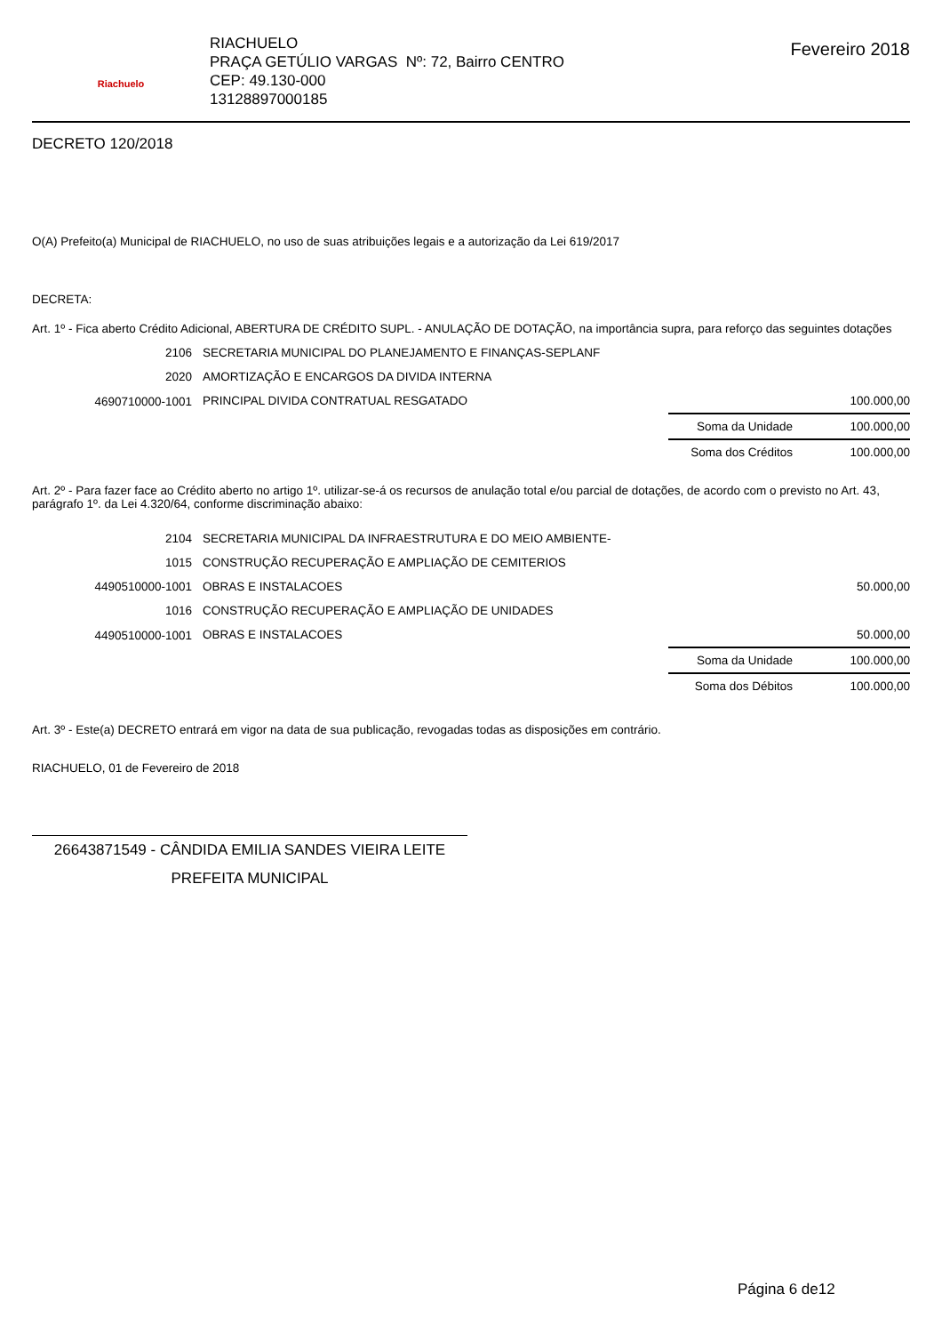Riachuelo
RIACHUELO
PRAÇA GETÚLIO VARGAS Nº: 72, Bairro CENTRO
CEP: 49.130-000
13128897000185
Fevereiro 2018
DECRETO 120/2018
O(A) Prefeito(a) Municipal de RIACHUELO, no uso de suas atribuições legais e a autorização da Lei 619/2017
DECRETA:
Art. 1º - Fica aberto Crédito Adicional, ABERTURA DE CRÉDITO SUPL. - ANULAÇÃO DE DOTAÇÃO, na importância supra, para reforço das seguintes dotações
| 2106 | SECRETARIA MUNICIPAL DO PLANEJAMENTO E FINANÇAS-SEPLANF | | |
| 2020 | AMORTIZAÇÃO E ENCARGOS DA DIVIDA INTERNA | | |
| 4690710000-1001 | PRINCIPAL DIVIDA CONTRATUAL RESGATADO | | 100.000,00 |
| | | Soma da Unidade | 100.000,00 |
| | | Soma dos Créditos | 100.000,00 |
Art. 2º - Para fazer face ao Crédito aberto no artigo 1º. utilizar-se-á os recursos de anulação total e/ou parcial de dotações, de acordo com o previsto no Art. 43, parágrafo 1º. da Lei 4.320/64, conforme discriminação abaixo:
| 2104 | SECRETARIA MUNICIPAL DA INFRAESTRUTURA E DO MEIO AMBIENTE- | | |
| 1015 | CONSTRUÇÃO RECUPERAÇÃO E AMPLIAÇÃO DE CEMITERIOS | | |
| 4490510000-1001 | OBRAS E INSTALACOES | | 50.000,00 |
| 1016 | CONSTRUÇÃO RECUPERAÇÃO E AMPLIAÇÃO DE UNIDADES | | |
| 4490510000-1001 | OBRAS E INSTALACOES | | 50.000,00 |
| | | Soma da Unidade | 100.000,00 |
| | | Soma dos Débitos | 100.000,00 |
Art. 3º - Este(a) DECRETO entrará em vigor na data de sua publicação, revogadas todas as disposições em contrário.
RIACHUELO, 01 de Fevereiro de 2018
26643871549 - CÂNDIDA EMILIA SANDES VIEIRA LEITE
PREFEITA MUNICIPAL
Página 6 de12